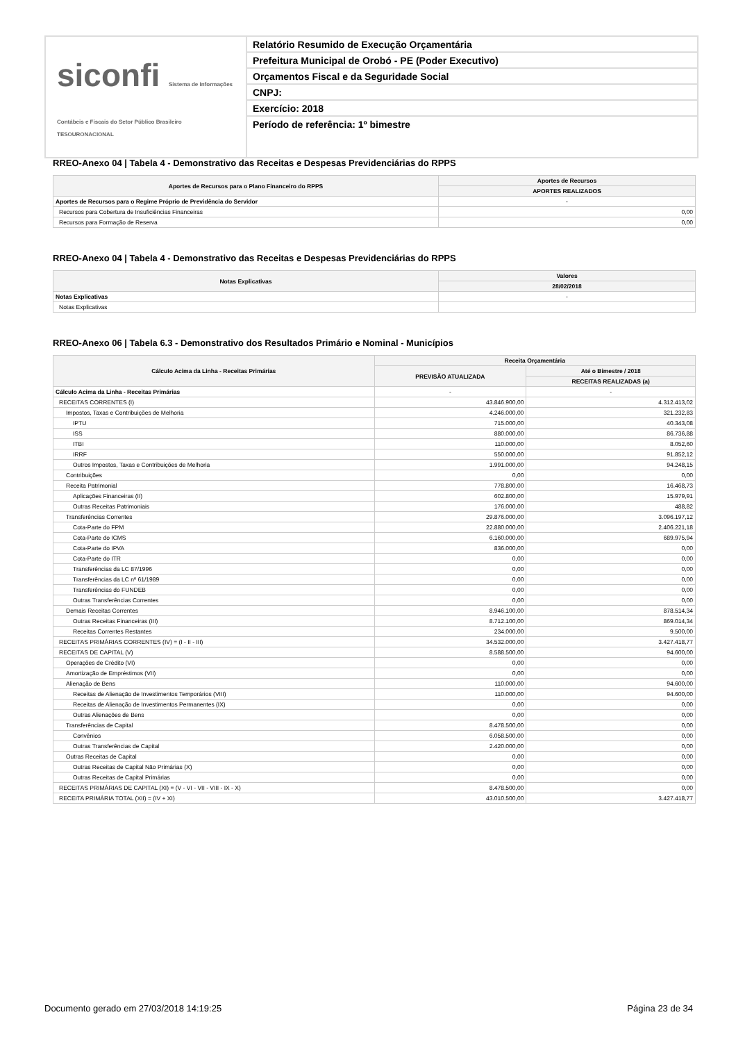siconfi Sistema de Informações Contábeis e Fiscais do Setor Público Brasileiro
TESOURONACIONAL
Relatório Resumido de Execução Orçamentária
Prefeitura Municipal de Orobó - PE (Poder Executivo)
Orçamentos Fiscal e da Seguridade Social
CNPJ:
Exercício: 2018
Período de referência: 1º bimestre
RREO-Anexo 04 | Tabela 4 - Demonstrativo das Receitas e Despesas Previdenciárias do RPPS
| Aportes de Recursos para o Plano Financeiro do RPPS | Aportes de Recursos |
| --- | --- |
| | APORTES REALIZADOS |
| Aportes de Recursos para o Regime Próprio de Previdência do Servidor | - |
| Recursos para Cobertura de Insuficiências Financeiras | 0,00 |
| Recursos para Formação de Reserva | 0,00 |
RREO-Anexo 04 | Tabela 4 - Demonstrativo das Receitas e Despesas Previdenciárias do RPPS
| Notas Explicativas | Valores |
| --- | --- |
| | 28/02/2018 |
| Notas Explicativas | - |
| Notas Explicativas | |
RREO-Anexo 06 | Tabela 6.3 - Demonstrativo dos Resultados Primário e Nominal - Municípios
| Cálculo Acima da Linha - Receitas Primárias | Receita Orçamentária | |
| --- | --- | --- |
| | PREVISÃO ATUALIZADA | Até o Bimestre / 2018 |
| | | RECEITAS REALIZADAS (a) |
| Cálculo Acima da Linha - Receitas Primárias | - | - |
| RECEITAS CORRENTES (I) | 43.846.900,00 | 4.312.413,02 |
| Impostos, Taxas e Contribuições de Melhoria | 4.246.000,00 | 321.232,83 |
| IPTU | 715.000,00 | 40.343,08 |
| ISS | 880.000,00 | 86.736,88 |
| ITBI | 110.000,00 | 8.052,60 |
| IRRF | 550.000,00 | 91.852,12 |
| Outros Impostos, Taxas e Contribuições de Melhoria | 1.991.000,00 | 94.248,15 |
| Contribuições | 0,00 | 0,00 |
| Receita Patrimonial | 778.800,00 | 16.468,73 |
| Aplicações Financeiras (II) | 602.800,00 | 15.979,91 |
| Outras Receitas Patrimoniais | 176.000,00 | 488,82 |
| Transferências Correntes | 29.876.000,00 | 3.096.197,12 |
| Cota-Parte do FPM | 22.880.000,00 | 2.406.221,18 |
| Cota-Parte do ICMS | 6.160.000,00 | 689.975,94 |
| Cota-Parte do IPVA | 836.000,00 | 0,00 |
| Cota-Parte do ITR | 0,00 | 0,00 |
| Transferências da LC 87/1996 | 0,00 | 0,00 |
| Transferências da LC nº 61/1989 | 0,00 | 0,00 |
| Transferências do FUNDEB | 0,00 | 0,00 |
| Outras Transferências Correntes | 0,00 | 0,00 |
| Demais Receitas Correntes | 8.946.100,00 | 878.514,34 |
| Outras Receitas Financeiras (III) | 8.712.100,00 | 869.014,34 |
| Receitas Correntes Restantes | 234.000,00 | 9.500,00 |
| RECEITAS PRIMÁRIAS CORRENTES (IV) = (I - II - III) | 34.532.000,00 | 3.427.418,77 |
| RECEITAS DE CAPITAL (V) | 8.588.500,00 | 94.600,00 |
| Operações de Crédito (VI) | 0,00 | 0,00 |
| Amortização de Empréstimos (VII) | 0,00 | 0,00 |
| Alienação de Bens | 110.000,00 | 94.600,00 |
| Receitas de Alienação de Investimentos Temporários (VIII) | 110.000,00 | 94.600,00 |
| Receitas de Alienação de Investimentos Permanentes (IX) | 0,00 | 0,00 |
| Outras Alienações de Bens | 0,00 | 0,00 |
| Transferências de Capital | 8.478.500,00 | 0,00 |
| Convênios | 6.058.500,00 | 0,00 |
| Outras Transferências de Capital | 2.420.000,00 | 0,00 |
| Outras Receitas de Capital | 0,00 | 0,00 |
| Outras Receitas de Capital Não Primárias (X) | 0,00 | 0,00 |
| Outras Receitas de Capital Primárias | 0,00 | 0,00 |
| RECEITAS PRIMÁRIAS DE CAPITAL (XI) = (V - VI - VII - VIII - IX - X) | 8.478.500,00 | 0,00 |
| RECEITA PRIMÁRIA TOTAL (XII) = (IV + XI) | 43.010.500,00 | 3.427.418,77 |
Documento gerado em 27/03/2018 14:19:25 Página 23 de 34